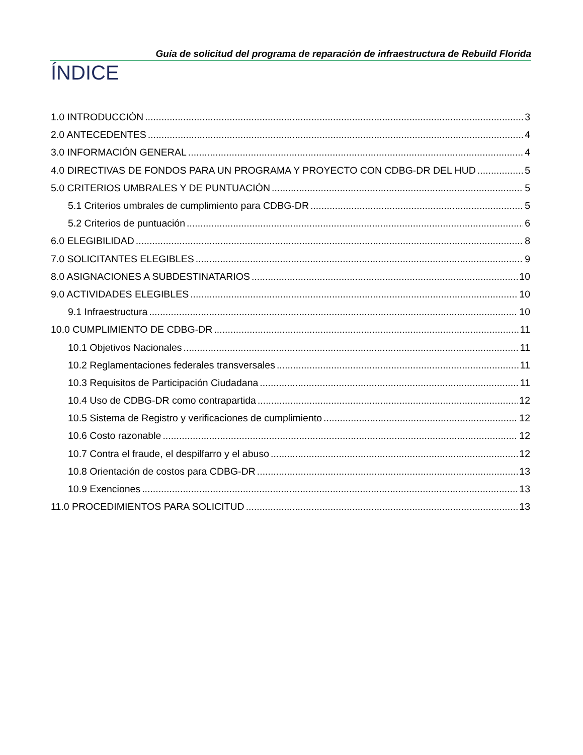Guía de solicitud del programa de reparación de infraestructura de Rebuild Florida
ÍNDICE
1.0 INTRODUCCIÓN 3
2.0 ANTECEDENTES 4
3.0 INFORMACIÓN GENERAL 4
4.0 DIRECTIVAS DE FONDOS PARA UN PROGRAMA Y PROYECTO CON CDBG-DR DEL HUD 5
5.0 CRITERIOS UMBRALES Y DE PUNTUACIÓN 5
5.1 Criterios umbrales de cumplimiento para CDBG-DR 5
5.2 Criterios de puntuación 6
6.0 ELEGIBILIDAD 8
7.0 SOLICITANTES ELEGIBLES 9
8.0 ASIGNACIONES A SUBDESTINATARIOS 10
9.0 ACTIVIDADES ELEGIBLES 10
9.1 Infraestructura 10
10.0 CUMPLIMIENTO DE CDBG-DR 11
10.1 Objetivos Nacionales 11
10.2 Reglamentaciones federales transversales 11
10.3 Requisitos de Participación Ciudadana 11
10.4 Uso de CDBG-DR como contrapartida 12
10.5 Sistema de Registro y verificaciones de cumplimiento 12
10.6 Costo razonable 12
10.7 Contra el fraude, el despilfarro y el abuso 12
10.8 Orientación de costos para CDBG-DR 13
10.9 Exenciones 13
11.0 PROCEDIMIENTOS PARA SOLICITUD 13